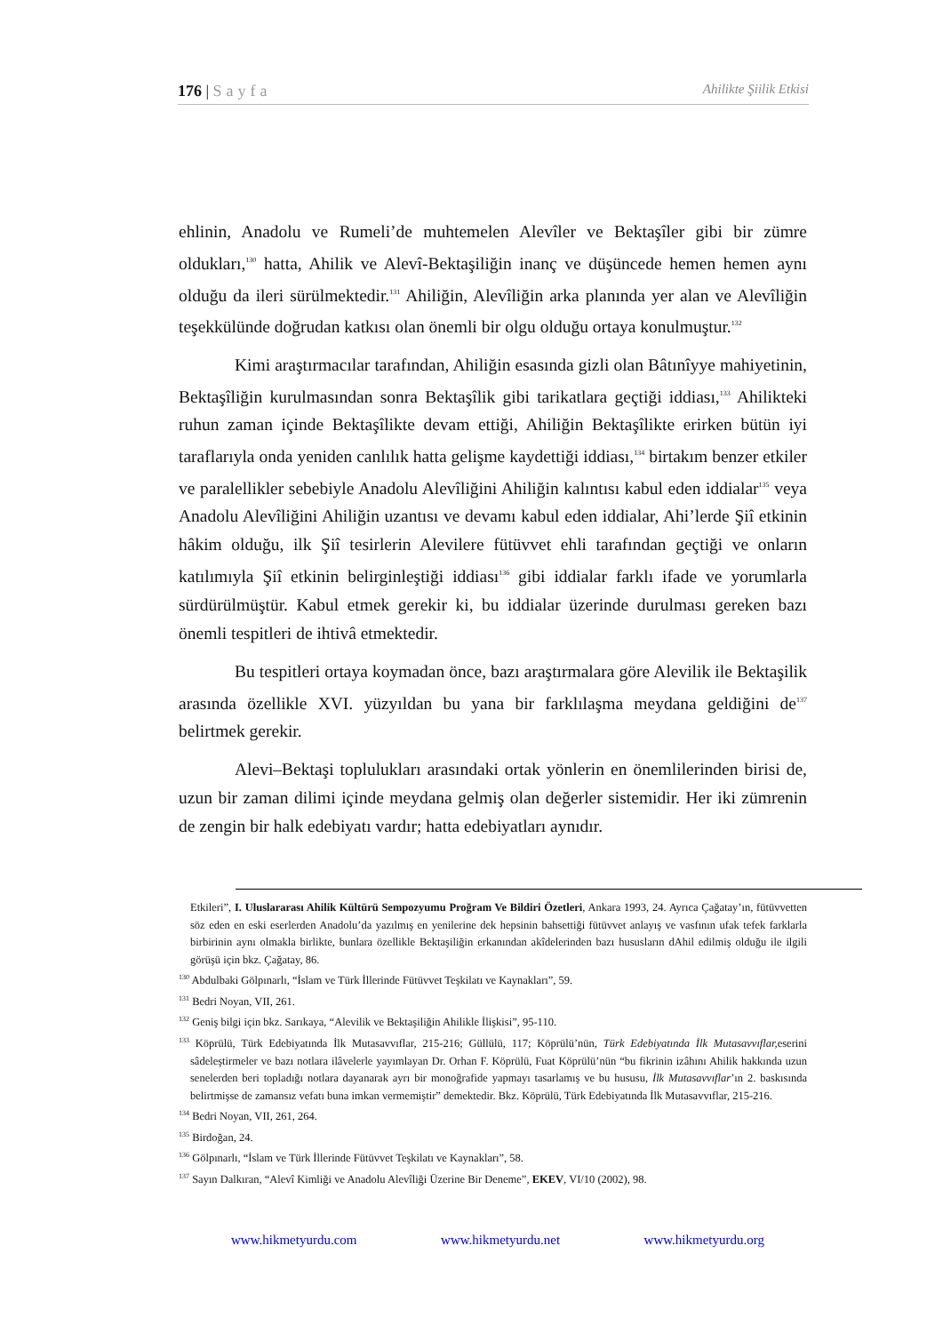176 | Sayfa Ahilikte Şiilik Etkisi
ehlinin, Anadolu ve Rumeli’de muhtemelen Alevîler ve Bektaşîler gibi bir zümre oldukları,<sup>130</sup> hatta, Ahilik ve Alevî-Bektaşiliğin inanç ve düşüncede hemen hemen aynı olduğu da ileri sürülmektedir.<sup>131</sup> Ahiliğin, Alevîliğin arka planında yer alan ve Alevîliğin teşekkülünde doğrudan katkısı olan önemli bir olgu olduğu ortaya konulmuştur.<sup>132</sup>
Kimi araştırmacılar tarafından, Ahiliğin esasında gizli olan Bâtınîyye mahiyetinin, Bektaşîliğin kurulmasından sonra Bektaşîlik gibi tarikatlara geçtiği iddiası,<sup>133</sup> Ahilikteki ruhun zaman içinde Bektaşîlikte devam ettiği, Ahiliğin Bektaşîlikte erirken bütün iyi taraflarıyla onda yeniden canlılık hatta gelişme kaydettiği iddiası,<sup>134</sup> birtakım benzer etkiler ve paralellikler sebebiyle Anadolu Alevîliğini Ahiliğin kalıntısı kabul eden iddialar<sup>135</sup> veya Anadolu Alevîliğini Ahiliğin uzantısı ve devamı kabul eden iddialar, Ahi’lerde Şiî etkinin hâkim olduğu, ilk Şiî tesirlerin Alevilere fütüvvet ehli tarafından geçtiği ve onların katılımıyla Şiî etkinin belirginleştiği iddiası<sup>136</sup> gibi iddialar farklı ifade ve yorumlarla sürdürülmüştür. Kabul etmek gerekir ki, bu iddialar üzerinde durulması gereken bazı önemli tespitleri de ihtivâ etmektedir.
Bu tespitleri ortaya koymadan önce, bazı araştırmalara göre Alevilik ile Bektaşilik arasında özellikle XVI. yüzyıldan bu yana bir farklılaşma meydana geldiğini de<sup>137</sup> belirtmek gerekir.
Alevi–Bektaşi toplulukları arasındaki ortak yönlerin en önemlilerinden birisi de, uzun bir zaman dilimi içinde meydana gelmiş olan değerler sistemidir. Her iki zümrenin de zengin bir halk edebiyatı vardır; hatta edebiyatları aynıdır.
Etkileri”, I. Uluslararası Ahilik Kültürü Sempozyumu Proğram Ve Bildiri Özetleri, Ankara 1993, 24. Ayrıca Çağatay’ın, fütüvvetten söz eden en eski eserlerden Anadolu’da yazılmış en yenilerine dek hepsinin bahsettiği fütüvvet anlayış ve vasfının ufak tefek farklarla birbirinin aynı olmakla birlikte, bunlara özellikle Bektaşiliğin erkanından akîdelerinden bazı hususların dAhil edilmiş olduğu ile ilgili görüşü için bkz. Çağatay, 86.
<sup>130</sup> Abdulbaki Gölpınarlı, “İslam ve Türk İllerinde Fütüvvet Teşkilatı ve Kaynakları”, 59.
<sup>131</sup> Bedri Noyan, VII, 261.
<sup>132</sup> Geniş bilgi için bkz. Sarıkaya, “Alevilik ve Bektaşiliğin Ahilikle İlişkisi”, 95-110.
<sup>133</sup> Köprülü, Türk Edebiyatında İlk Mutasavvıflar, 215-216; Güllülü, 117; Köprülü’nün, Türk Edebiyatında İlk Mutasavvıflar, eserini sâdeleştirmeler ve bazı notlara ilâvelerle yayımlayan Dr. Orhan F. Köprülü, Fuat Köprülü’nün “bu fikrinin izâhını Ahilik hakkında uzun senelerden beri topladığı notlara dayanarak ayrı bir monoğrafide yapmayı tasarlamış ve bu hususu, İlk Mutasavvıflar’ın 2. baskısında belirtmişse de zamansız vefatı buna imkan vermemiştir” demektedir. Bkz. Köprülü, Türk Edebiyatında İlk Mutasavvıflar, 215-216.
<sup>134</sup> Bedri Noyan, VII, 261, 264.
<sup>135</sup> Birdoğan, 24.
<sup>136</sup> Gölpınarlı, “İslam ve Türk İllerinde Fütüvvet Teşkilatı ve Kaynakları”, 58.
<sup>137</sup> Sayın Dalkıran, “Alevî Kimliği ve Anadolu Alevîliği Üzerine Bir Deneme”, EKEV, VI/10 (2002), 98.
www.hikmetyurdu.com www.hikmetyurdu.net www.hikmetyurdu.org